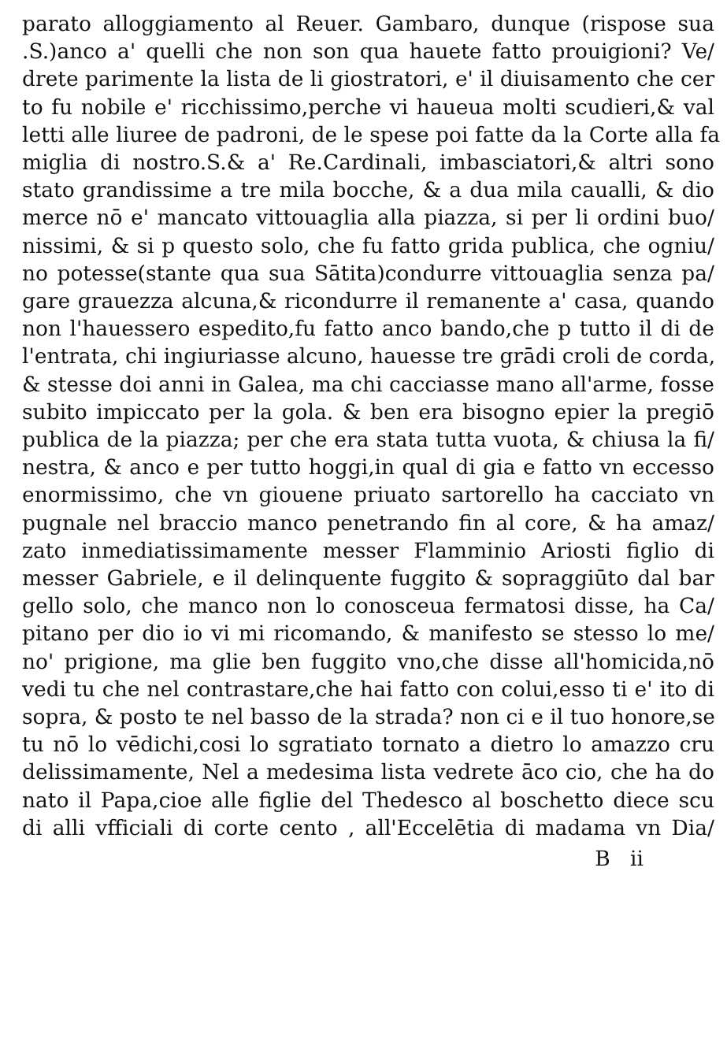parato alloggiamento al Reuer. Gambaro, dunque (rispose sua
.S.)anco a' quelli che non son qua hauete fatto prouigioni? Ve/
drete parimente la lista de li giostratori, e' il diuisamento che cer
to fu nobile e' ricchissimo,perche vi haueua molti scudieri,& val
letti alle liuree de padroni, de le spese poi fatte da la Corte alla fa
miglia di nostro.S.& a' Re.Cardinali, imbasciatori,& altri sono
stato grandissime a tre mila bocche, & a dua mila caualli, & dio
merce nō e' mancato vittouaglia alla piazza, si per li ordini buo/
nissimi, & si p questo solo, che fu fatto grida publica, che ogniu/
no potesse(stante qua sua Sātita)condurre vittouaglia senza pa/
gare grauezza alcuna,& ricondurre il remanente a' casa, quando
non l'hauessero espedito,fu fatto anco bando,che p tutto il di de
l'entrata, chi ingiuriasse alcuno, hauesse tre grādi croli de corda,
& stesse doi anni in Galea, ma chi cacciasse mano all'arme, fosse
subito impiccato per la gola. & ben era bisogno epier la pregiō
publica de la piazza; per che era stata tutta vuota, & chiusa la fi/
nestra, & anco e per tutto hoggi,in qual di gia e fatto vn eccesso
enormissimo, che vn giouene priuato sartorello ha cacciato vn
pugnale nel braccio manco penetrando fin al core, & ha amaz/
zato inmediatissimamente messer Flamminio Ariosti figlio di
messer Gabriele, e il delinquente fuggito & sopraggiūto dal bar
gello solo, che manco non lo conosceua fermatosi disse, ha Ca/
pitano per dio io vi mi ricomando, & manifesto se stesso lo me/
no' prigione, ma glie ben fuggito vno,che disse all'homicida,nō
vedi tu che nel contrastare,che hai fatto con colui,esso ti e' ito di
sopra, & posto te nel basso de la strada? non ci e il tuo honore,se
tu nō lo vēdichi,cosi lo sgratiato tornato a dietro lo amazzo cru
delissimamente, Nel a medesima lista vedrete āco cio, che ha do
nato il Papa,cioe alle figlie del Thedesco al boschetto diece scu
di alli vfficiali di corte cento , all'Eccelētia di madama vn Dia/
B ii